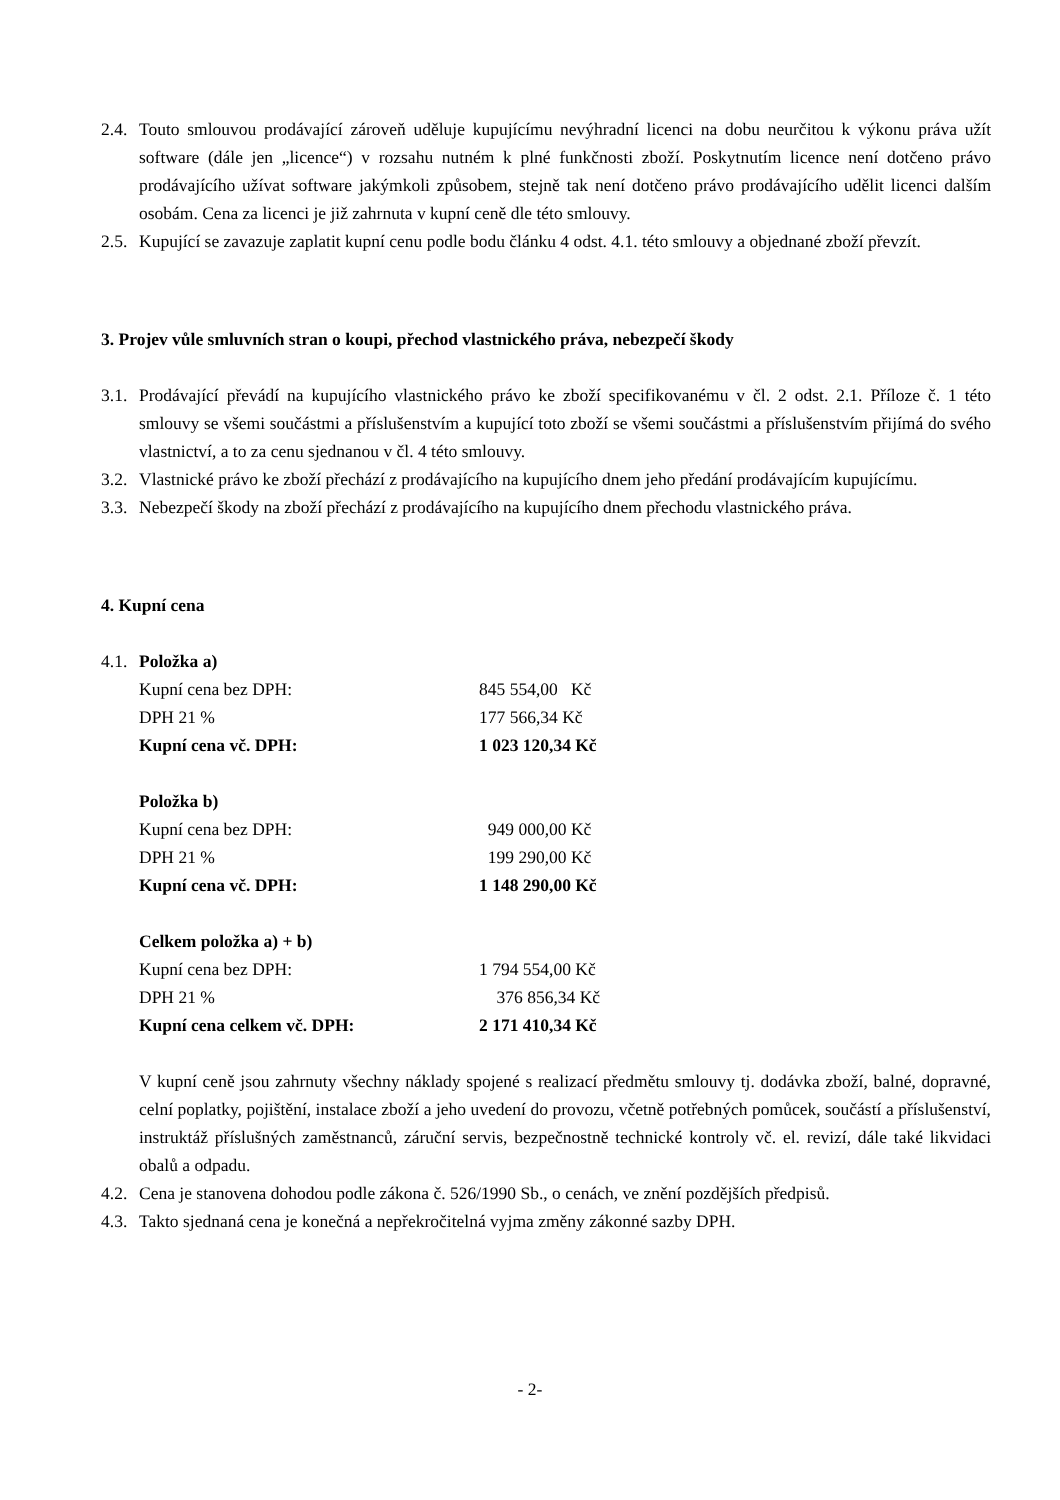2.4. Touto smlouvou prodávající zároveň uděluje kupujícímu nevýhradní licenci na dobu neurčitou k výkonu práva užít software (dále jen „licence“) v rozsahu nutném k plné funkčnosti zboží. Poskytnutím licence není dotčeno právo prodávajícího užívat software jakýmkoli způsobem, stejně tak není dotčeno právo prodávajícího udělit licenci dalším osobám. Cena za licenci je již zahrnuta v kupní ceně dle této smlouvy.
2.5. Kupující se zavazuje zaplatit kupní cenu podle bodu článku 4 odst. 4.1. této smlouvy a objednané zboží převzít.
3. Projev vůle smluvních stran o koupi, přechod vlastnického práva, nebezpečí škody
3.1. Prodávající převádí na kupujícího vlastnického právo ke zboží specifikovanému v čl. 2 odst. 2.1. Příloze č. 1 této smlouvy se všemi součástmi a příslušenstvím a kupující toto zboží se všemi součástmi a příslušenstvím přijímá do svého vlastnictví, a to za cenu sjednanou v čl. 4 této smlouvy.
3.2. Vlastnické právo ke zboží přechází z prodávajícího na kupujícího dnem jeho předání prodávajícím kupujícímu.
3.3. Nebezpečí škody na zboží přechází z prodávajícího na kupujícího dnem přechodu vlastnického práva.
4. Kupní cena
4.1. Položka a)
| Kupní cena bez DPH: | 845 554,00 Kč |
| DPH 21 % | 177 566,34 Kč |
| Kupní cena vč. DPH: | 1 023 120,34 Kč |
| Položka b) | |
| Kupní cena bez DPH: | 949 000,00 Kč |
| DPH 21 % | 199 290,00 Kč |
| Kupní cena vč. DPH: | 1 148 290,00 Kč |
| Celkem položka a) + b) | |
| Kupní cena bez DPH: | 1 794 554,00 Kč |
| DPH 21 % | 376 856,34 Kč |
| Kupní cena celkem vč. DPH: | 2 171 410,34 Kč |
V kupní ceně jsou zahrnuty všechny náklady spojené s realizací předmětu smlouvy tj. dodávka zboží, balné, dopravné, celní poplatky, pojištění, instalace zboží a jeho uvedení do provozu, včetně potřebných pomůcek, součástí a příslušenství, instruktáž příslušných zaměstnanců, záruční servis, bezpečnostně technické kontroly vč. el. revizí, dále také likvidaci obalů a odpadu.
4.2. Cena je stanovena dohodou podle zákona č. 526/1990 Sb., o cenách, ve znění pozdějších předpisů.
4.3. Takto sjednaná cena je konečná a nepřekročitelná vyjma změny zákonné sazby DPH.
- 2-